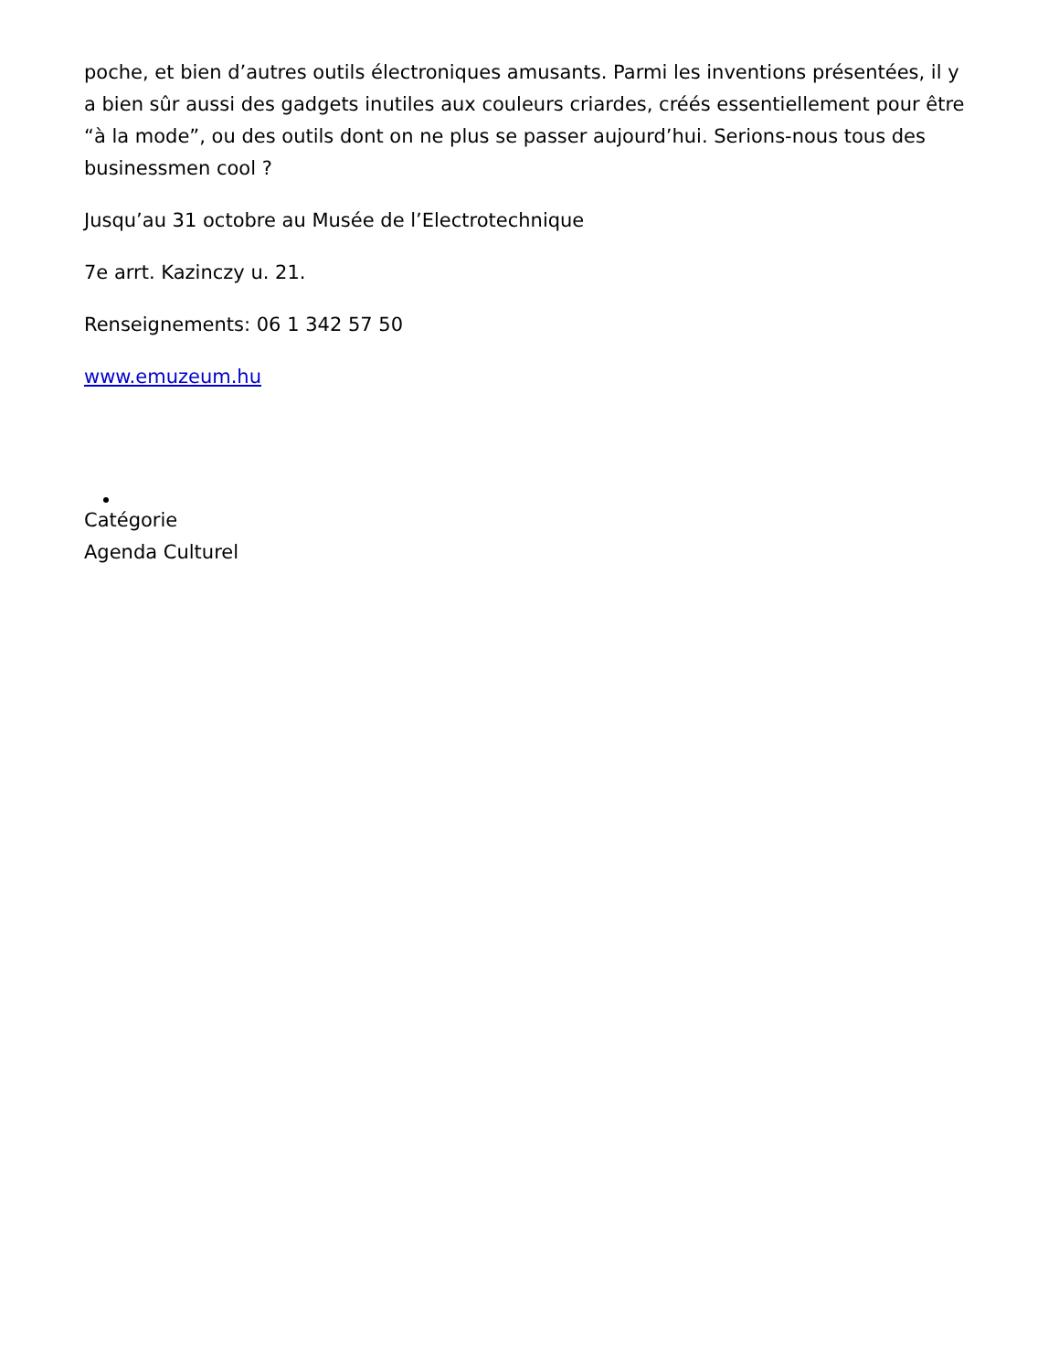poche, et bien d’autres outils électroniques amusants. Parmi les inventions présentées, il y a bien sûr aussi des gadgets inutiles aux couleurs criardes, créés essentiellement pour être “à la mode”, ou des outils dont on ne plus se passer aujourd’hui. Serions-nous tous des businessmen cool ?
Jusqu’au 31 octobre au Musée de l’Electrotechnique
7e arrt. Kazinczy u. 21.
Renseignements: 06 1 342 57 50
www.emuzeum.hu
Catégorie
Agenda Culturel